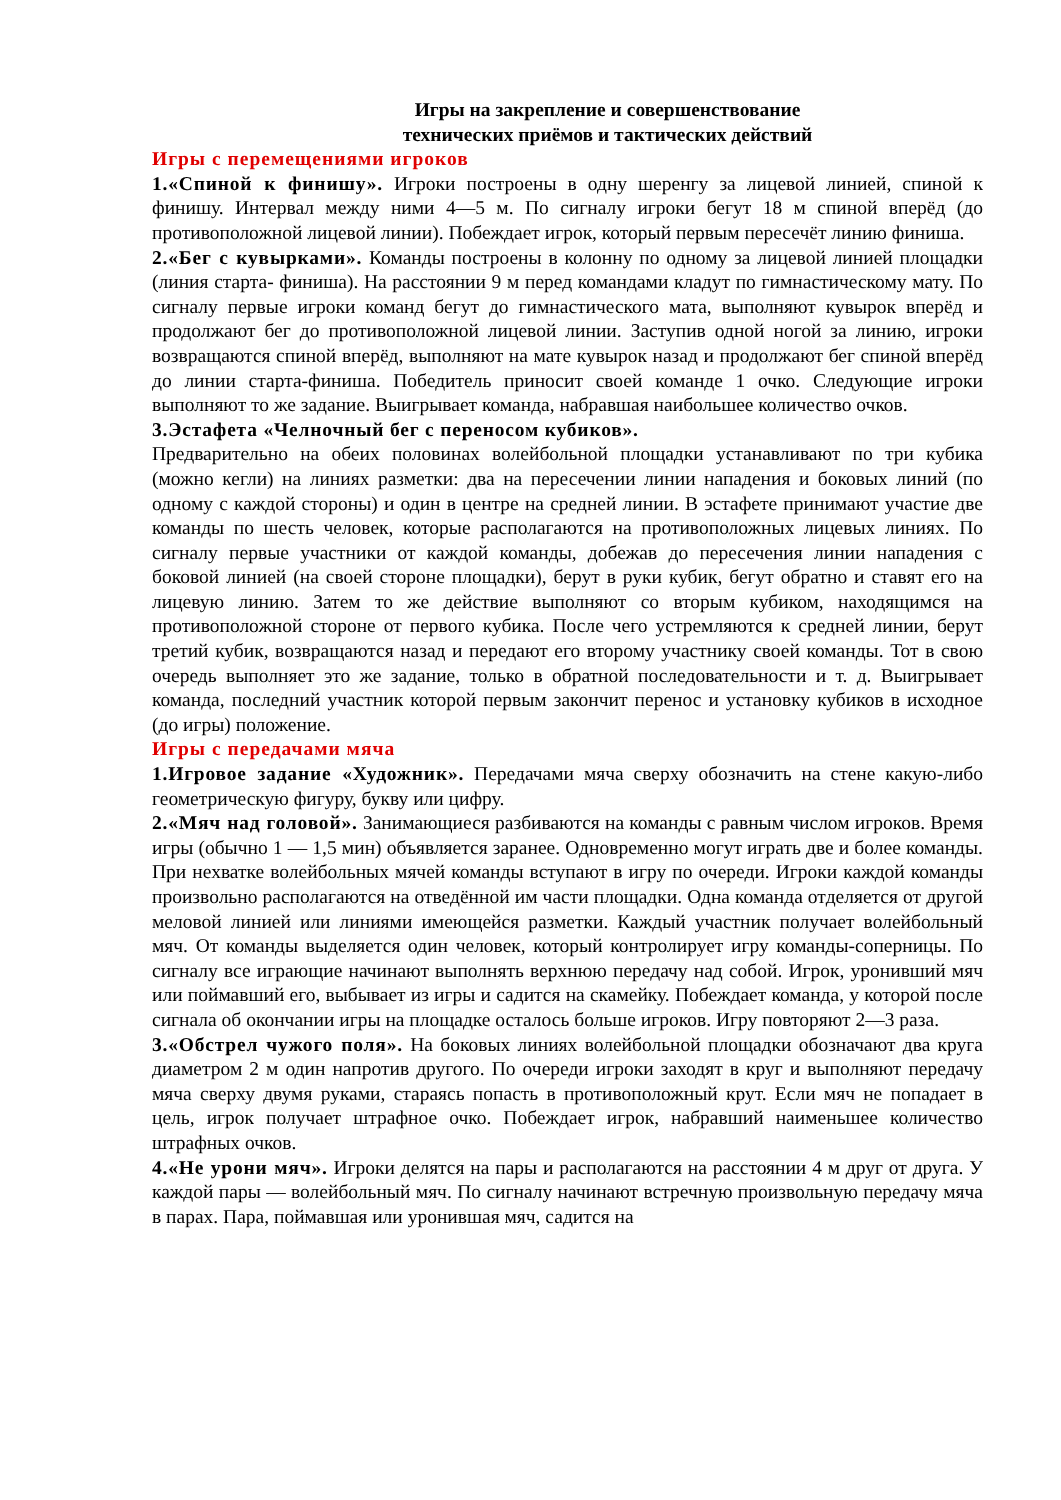Игры на закрепление и совершенствование
технических приёмов и тактических действий
Игры с перемещениями игроков
1.«Спиной к финишу». Игроки построены в одну шеренгу за лицевой линией, спиной к финишу. Интервал между ними 4—5 м. По сигналу игроки бегут 18 м спиной вперёд (до противоположной лицевой линии). Побеждает игрок, который первым пересечёт линию финиша.
2.«Бег с кувырками». Команды построены в колонну по одному за лицевой линией площадки (линия старта- финиша). На расстоянии 9 м перед командами кладут по гимнастическому мату. По сигналу первые игроки команд бегут до гимнастического мата, выполняют кувырок вперёд и продолжают бег до противоположной лицевой линии. Заступив одной ногой за линию, игроки возвращаются спиной вперёд, выполняют на мате кувырок назад и продолжают бег спиной вперёд до линии старта-финиша. Победитель приносит своей команде 1 очко. Следующие игроки выполняют то же задание. Выигрывает команда, набравшая наибольшее количество очков.
3.Эстафета «Челночный бег с переносом кубиков».
Предварительно на обеих половинах волейбольной площадки устанавливают по три кубика (можно кегли) на линиях разметки: два на пересечении линии нападения и боковых линий (по одному с каждой стороны) и один в центре на средней линии. В эстафете принимают участие две команды по шесть человек, которые располагаются на противоположных лицевых линиях. По сигналу первые участники от каждой команды, добежав до пересечения линии нападения с боковой линией (на своей стороне площадки), берут в руки кубик, бегут обратно и ставят его на лицевую линию. Затем то же действие выполняют со вторым кубиком, находящимся на противоположной стороне от первого кубика. После чего устремляются к средней линии, берут третий кубик, возвращаются назад и передают его второму участнику своей команды. Тот в свою очередь выполняет это же задание, только в обратной последовательности и т. д. Выигрывает команда, последний участник которой первым закончит перенос и установку кубиков в исходное (до игры) положение.
Игры с передачами мяча
1.Игровое задание «Художник». Передачами мяча сверху обозначить на стене какую-либо геометрическую фигуру, букву или цифру.
2.«Мяч над головой». Занимающиеся разбиваются на команды с равным числом игроков. Время игры (обычно 1 — 1,5 мин) объявляется заранее. Одновременно могут играть две и более команды. При нехватке волейбольных мячей команды вступают в игру по очереди. Игроки каждой команды произвольно располагаются на отведённой им части площадки. Одна команда отделяется от другой меловой линией или линиями имеющейся разметки. Каждый участник получает волейбольный мяч. От команды выделяется один человек, который контролирует игру команды-соперницы. По сигналу все играющие начинают выполнять верхнюю передачу над собой. Игрок, уронивший мяч или поймавший его, выбывает из игры и садится на скамейку. Побеждает команда, у которой после сигнала об окончании игры на площадке осталось больше игроков. Игру повторяют 2—3 раза.
3.«Обстрел чужого поля». На боковых линиях волейбольной площадки обозначают два круга диаметром 2 м один напротив другого. По очереди игроки заходят в круг и выполняют передачу мяча сверху двумя руками, стараясь попасть в противоположный крут. Если мяч не попадает в цель, игрок получает штрафное очко. Побеждает игрок, набравший наименьшее количество штрафных очков.
4.«Не урони мяч». Игроки делятся на пары и располагаются на расстоянии 4 м друг от друга. У каждой пары — волейбольный мяч. По сигналу начинают встречную произвольную передачу мяча в парах. Пара, поймавшая или уронившая мяч, садится на